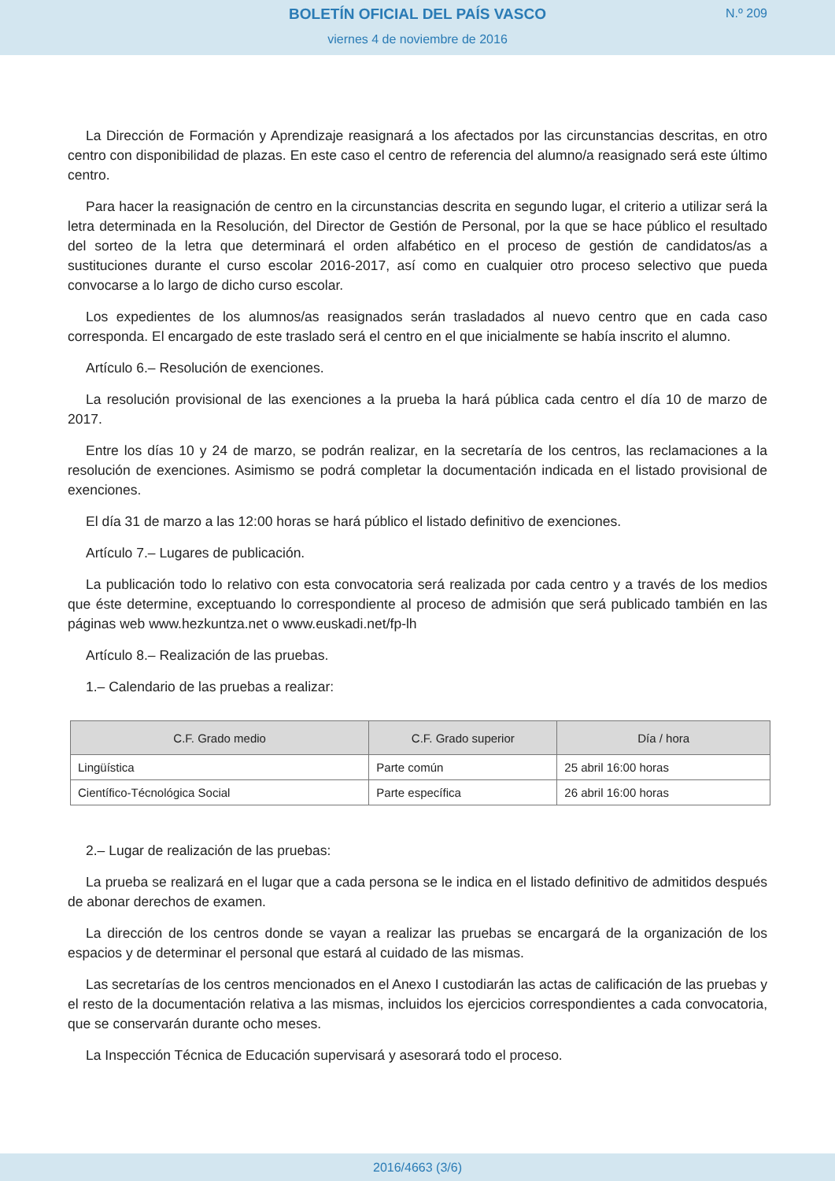BOLETÍN OFICIAL DEL PAÍS VASCO
N.º 209
viernes 4 de noviembre de 2016
La Dirección de Formación y Aprendizaje reasignará a los afectados por las circunstancias descritas, en otro centro con disponibilidad de plazas. En este caso el centro de referencia del alumno/a reasignado será este último centro.
Para hacer la reasignación de centro en la circunstancias descrita en segundo lugar, el criterio a utilizar será la letra determinada en la Resolución, del Director de Gestión de Personal, por la que se hace público el resultado del sorteo de la letra que determinará el orden alfabético en el proceso de gestión de candidatos/as a sustituciones durante el curso escolar 2016-2017, así como en cualquier otro proceso selectivo que pueda convocarse a lo largo de dicho curso escolar.
Los expedientes de los alumnos/as reasignados serán trasladados al nuevo centro que en cada caso corresponda. El encargado de este traslado será el centro en el que inicialmente se había inscrito el alumno.
Artículo 6.– Resolución de exenciones.
La resolución provisional de las exenciones a la prueba la hará pública cada centro el día 10 de marzo de 2017.
Entre los días 10 y 24 de marzo, se podrán realizar, en la secretaría de los centros, las reclamaciones a la resolución de exenciones. Asimismo se podrá completar la documentación indicada en el listado provisional de exenciones.
El día 31 de marzo a las 12:00 horas se hará público el listado definitivo de exenciones.
Artículo 7.– Lugares de publicación.
La publicación todo lo relativo con esta convocatoria será realizada por cada centro y a través de los medios que éste determine, exceptuando lo correspondiente al proceso de admisión que será publicado también en las páginas web www.hezkuntza.net o www.euskadi.net/fp-lh
Artículo 8.– Realización de las pruebas.
1.– Calendario de las pruebas a realizar:
| C.F. Grado medio | C.F. Grado superior | Día / hora |
| --- | --- | --- |
| Lingüística | Parte común | 25 abril 16:00 horas |
| Científico-Técnológica Social | Parte específica | 26 abril 16:00 horas |
2.– Lugar de realización de las pruebas:
La prueba se realizará en el lugar que a cada persona se le indica en el listado definitivo de admitidos después de abonar derechos de examen.
La dirección de los centros donde se vayan a realizar las pruebas se encargará de la organización de los espacios y de determinar el personal que estará al cuidado de las mismas.
Las secretarías de los centros mencionados en el Anexo I custodiarán las actas de calificación de las pruebas y el resto de la documentación relativa a las mismas, incluidos los ejercicios correspondientes a cada convocatoria, que se conservarán durante ocho meses.
La Inspección Técnica de Educación supervisará y asesorará todo el proceso.
2016/4663 (3/6)